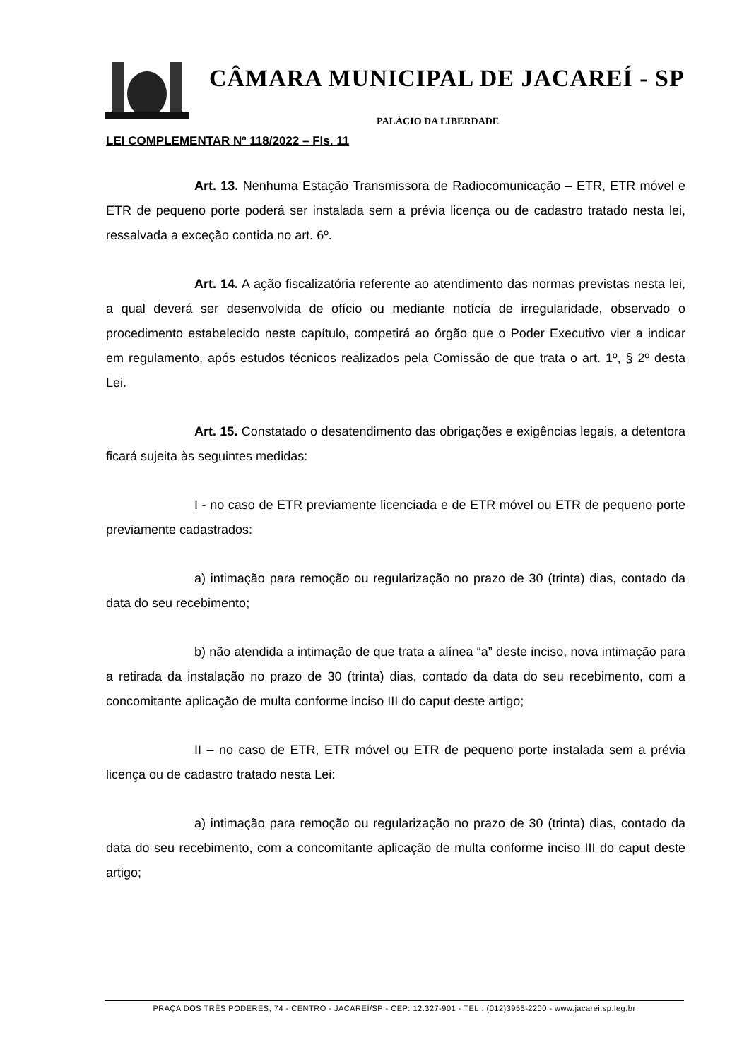CÂMARA MUNICIPAL DE JACAREÍ - SP
PALÁCIO DA LIBERDADE
LEI COMPLEMENTAR Nº 118/2022 – Fls. 11
Art. 13. Nenhuma Estação Transmissora de Radiocomunicação – ETR, ETR móvel e ETR de pequeno porte poderá ser instalada sem a prévia licença ou de cadastro tratado nesta lei, ressalvada a exceção contida no art. 6º.
Art. 14. A ação fiscalizatória referente ao atendimento das normas previstas nesta lei, a qual deverá ser desenvolvida de ofício ou mediante notícia de irregularidade, observado o procedimento estabelecido neste capítulo, competirá ao órgão que o Poder Executivo vier a indicar em regulamento, após estudos técnicos realizados pela Comissão de que trata o art. 1º, § 2º desta Lei.
Art. 15. Constatado o desatendimento das obrigações e exigências legais, a detentora ficará sujeita às seguintes medidas:
I - no caso de ETR previamente licenciada e de ETR móvel ou ETR de pequeno porte previamente cadastrados:
a) intimação para remoção ou regularização no prazo de 30 (trinta) dias, contado da data do seu recebimento;
b) não atendida a intimação de que trata a alínea “a” deste inciso, nova intimação para a retirada da instalação no prazo de 30 (trinta) dias, contado da data do seu recebimento, com a concomitante aplicação de multa conforme inciso III do caput deste artigo;
II – no caso de ETR, ETR móvel ou ETR de pequeno porte instalada sem a prévia licença ou de cadastro tratado nesta Lei:
a) intimação para remoção ou regularização no prazo de 30 (trinta) dias, contado da data do seu recebimento, com a concomitante aplicação de multa conforme inciso III do caput deste artigo;
PRAÇA DOS TRÊS PODERES, 74 - CENTRO - JACAREÍ/SP - CEP: 12.327-901 - TEL.: (012)3955-2200 - www.jacarei.sp.leg.br